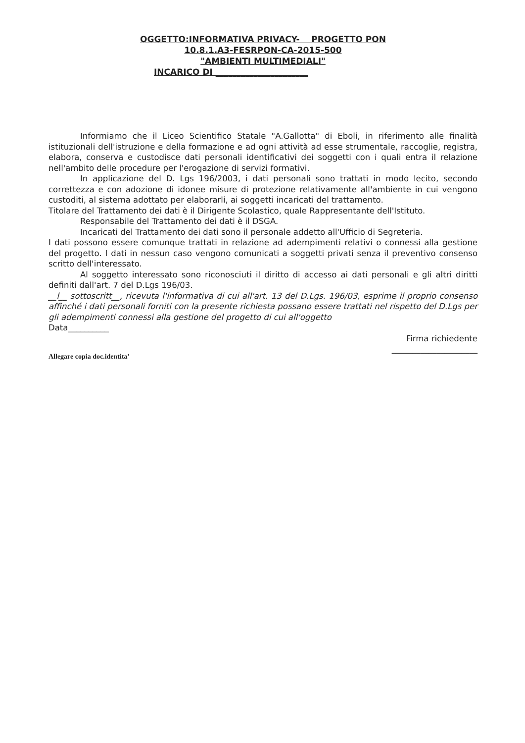OGGETTO:INFORMATIVA PRIVACY- PROGETTO PON
10.8.1.A3-FESRPON-CA-2015-500
"AMBIENTI MULTIMEDIALI"
INCARICO DI ______________________
Informiamo che il Liceo Scientifico Statale "A.Gallotta" di Eboli, in riferimento alle finalità istituzionali dell'istruzione e della formazione e ad ogni attività ad esse strumentale, raccoglie, registra, elabora, conserva e custodisce dati personali identificativi dei soggetti con i quali entra il relazione nell'ambito delle procedure per l'erogazione di servizi formativi.
In applicazione del D. Lgs 196/2003, i dati personali sono trattati in modo lecito, secondo correttezza e con adozione di idonee misure di protezione relativamente all'ambiente in cui vengono custoditi, al sistema adottato per elaborarli, ai soggetti incaricati del trattamento.
Titolare del Trattamento dei dati è il Dirigente Scolastico, quale Rappresentante dell'Istituto.
Responsabile del Trattamento dei dati è il DSGA.
Incaricati del Trattamento dei dati sono il personale addetto all'Ufficio di Segreteria.
I dati possono essere comunque trattati in relazione ad adempimenti relativi o connessi alla gestione del progetto. I dati in nessun caso vengono comunicati a soggetti privati senza il preventivo consenso scritto dell'interessato.
Al soggetto interessato sono riconosciuti il diritto di accesso ai dati personali e gli altri diritti definiti dall'art. 7 del D.Lgs 196/03.
__l__ sottoscritt__, ricevuta l'informativa di cui all'art. 13 del D.Lgs. 196/03, esprime il proprio consenso affinché i dati personali forniti con la presente richiesta possano essere trattati nel rispetto del D.Lgs per gli adempimenti connessi alla gestione del progetto di cui all'oggetto
Data__________
Firma richiedente
_____________________
Allegare copia doc.identita'